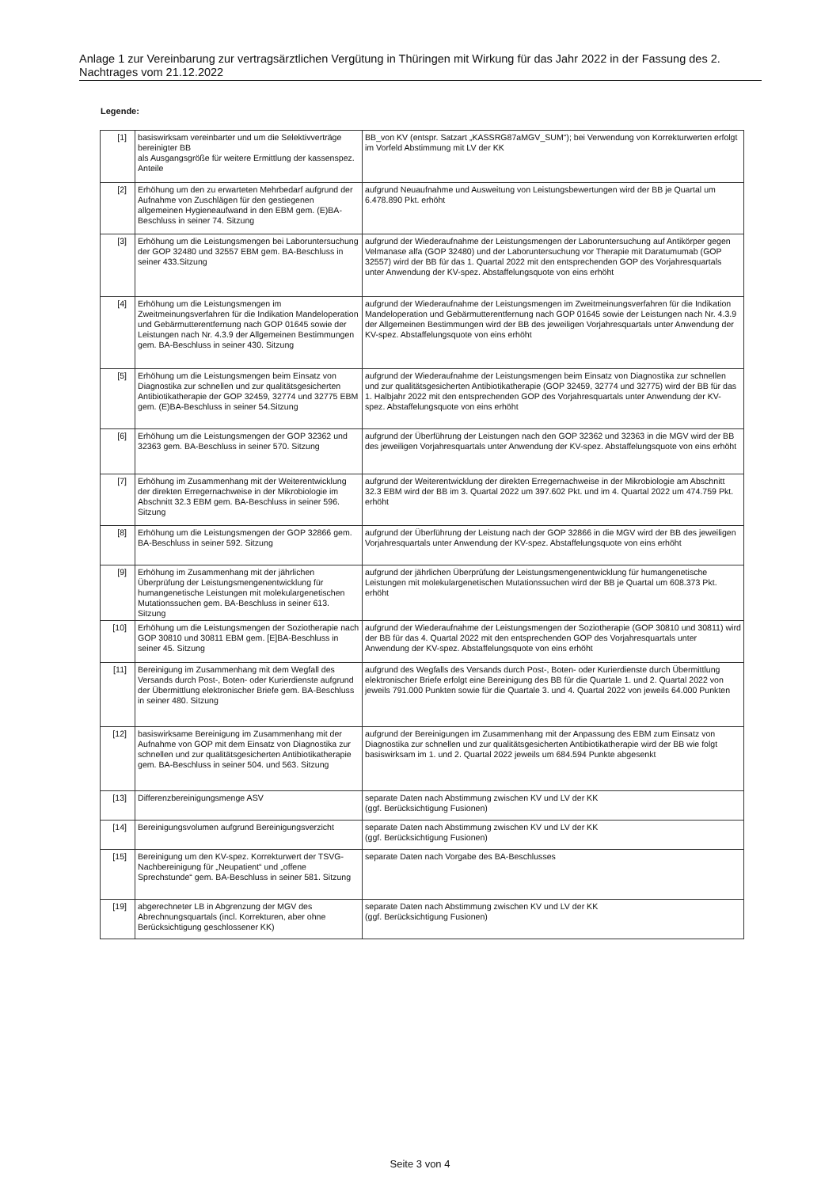Anlage 1 zur Vereinbarung zur vertragsärztlichen Vergütung in Thüringen mit Wirkung für das Jahr 2022 in der Fassung des 2. Nachtrages vom 21.12.2022
Legende:
| [1] | basiswirksam vereinbarter und um die Selektivverträge bereinigter BB als Ausgangsgröße für weitere Ermittlung der kassenspez. Anteile | BB_von KV (entspr. Satzart „KASSRG87aMGV_SUM“); bei Verwendung von Korrekturwerten erfolgt im Vorfeld Abstimmung mit LV der KK |
| [2] | Erhöhung um den zu erwarteten Mehrbedarf aufgrund der Aufnahme von Zuschlägen für den gestiegenen allgemeinen Hygieneaufwand in den EBM gem. (E)BA-Beschluss in seiner 74. Sitzung | aufgrund Neuaufnahme und Ausweitung von Leistungsbewertungen wird der BB je Quartal um 6.478.890 Pkt. erhöht |
| [3] | Erhöhung um die Leistungsmengen bei Laboruntersuchung der GOP 32480 und 32557 EBM gem. BA-Beschluss in seiner 433.Sitzung | aufgrund der Wiederaufnahme der Leistungsmengen der Laboruntersuchung auf Antikörper gegen Velmanase alfa (GOP 32480) und der Laboruntersuchung vor Therapie mit Daratumumab (GOP 32557) wird der BB für das 1. Quartal 2022 mit den entsprechenden GOP des Vorjahresquartals unter Anwendung der KV-spez. Abstaffelungsquote von eins erhöht |
| [4] | Erhöhung um die Leistungsmengen im Zweitmeinungsverfahren für die Indikation Mandeloperation und Gebärmutterentfernung nach GOP 01645 sowie der Leistungen nach Nr. 4.3.9 der Allgemeinen Bestimmungen gem. BA-Beschluss in seiner 430. Sitzung | aufgrund der Wiederaufnahme der Leistungsmengen im Zweitmeinungsverfahren für die Indikation Mandeloperation und Gebärmutterentfernung nach GOP 01645 sowie der Leistungen nach Nr. 4.3.9 der Allgemeinen Bestimmungen wird der BB des jeweiligen Vorjahresquartals unter Anwendung der KV-spez. Abstaffelungsquote von eins erhöht |
| [5] | Erhöhung um die Leistungsmengen beim Einsatz von Diagnostika zur schnellen und zur qualitätsgesicherten Antibiotikatherapie der GOP 32459, 32774 und 32775 EBM gem. (E)BA-Beschluss in seiner 54.Sitzung | aufgrund der Wiederaufnahme der Leistungsmengen beim Einsatz von Diagnostika zur schnellen und zur qualitätsgesicherten Antibiotikatherapie (GOP 32459, 32774 und 32775) wird der BB für das 1. Halbjahr 2022 mit den entsprechenden GOP des Vorjahresquartals unter Anwendung der KV-spez. Abstaffelungsquote von eins erhöht |
| [6] | Erhöhung um die Leistungsmengen der GOP 32362 und 32363 gem. BA-Beschluss in seiner 570. Sitzung | aufgrund der Überführung der Leistungen nach den GOP 32362 und 32363 in die MGV wird der BB des jeweiligen Vorjahresquartals unter Anwendung der KV-spez. Abstaffelungsquote von eins erhöht |
| [7] | Erhöhung im Zusammenhang mit der Weiterentwicklung der direkten Erregernachweise in der Mikrobiologie im Abschnitt 32.3 EBM gem. BA-Beschluss in seiner 596. Sitzung | aufgrund der Weiterentwicklung der direkten Erregernachweise in der Mikrobiologie am Abschnitt 32.3 EBM wird der BB im 3. Quartal 2022 um 397.602 Pkt. und im 4. Quartal 2022 um 474.759 Pkt. erhöht |
| [8] | Erhöhung um die Leistungsmengen der GOP 32866 gem. BA-Beschluss in seiner 592. Sitzung | aufgrund der Überführung der Leistung nach der GOP 32866 in die MGV wird der BB des jeweiligen Vorjahresquartals unter Anwendung der KV-spez. Abstaffelungsquote von eins erhöht |
| [9] | Erhöhung im Zusammenhang mit der jährlichen Überprüfung der Leistungsmengenentwicklung für humangenetische Leistungen mit molekulargenetischen Mutationssuchen gem. BA-Beschluss in seiner 613. Sitzung | aufgrund der jährlichen Überprüfung der Leistungsmengenentwicklung für humangenetische Leistungen mit molekulargenetischen Mutationssuchen wird der BB je Quartal um 608.373 Pkt. erhöht |
| [10] | Erhöhung um die Leistungsmengen der Soziotherapie nach GOP 30810 und 30811 EBM gem. [E]BA-Beschluss in seiner 45. Sitzung | aufgrund der Wiederaufnahme der Leistungsmengen der Soziotherapie (GOP 30810 und 30811) wird der BB für das 4. Quartal 2022 mit den entsprechenden GOP des Vorjahresquartals unter Anwendung der KV-spez. Abstaffelungsquote von eins erhöht |
| [11] | Bereinigung im Zusammenhang mit dem Wegfall des Versands durch Post-, Boten- oder Kurierdienste aufgrund der Übermittlung elektronischer Briefe gem. BA-Beschluss in seiner 480. Sitzung | aufgrund des Wegfalls des Versands durch Post-, Boten- oder Kurierdienste durch Übermittlung elektronischer Briefe erfolgt eine Bereinigung des BB für die Quartale 1. und 2. Quartal 2022 von jeweils 791.000 Punkten sowie für die Quartale 3. und 4. Quartal 2022 von jeweils 64.000 Punkten |
| [12] | basiswirksame Bereinigung im Zusammenhang mit der Aufnahme von GOP mit dem Einsatz von Diagnostika zur schnellen und zur qualitätsgesicherten Antibiotikatherapie gem. BA-Beschluss in seiner 504. und 563. Sitzung | aufgrund der Bereinigungen im Zusammenhang mit der Anpassung des EBM zum Einsatz von Diagnostika zur schnellen und zur qualitätsgesicherten Antibiotikatherapie wird der BB wie folgt basiswirksam im 1. und 2. Quartal 2022 jeweils um 684.594 Punkte abgesenkt |
| [13] | Differenzbereinigungsmenge ASV | separate Daten nach Abstimmung zwischen KV und LV der KK (ggf. Berücksichtigung Fusionen) |
| [14] | Bereinigungsvolumen aufgrund Bereinigungsverzicht | separate Daten nach Abstimmung zwischen KV und LV der KK (ggf. Berücksichtigung Fusionen) |
| [15] | Bereinigung um den KV-spez. Korrekturwert der TSVG-Nachbereinigung für „Neupatient“ und „offene Sprechstunde“ gem. BA-Beschluss in seiner 581. Sitzung | separate Daten nach Vorgabe des BA-Beschlusses |
| [19] | abgerechneter LB in Abgrenzung der MGV des Abrechnungsquartals (incl. Korrekturen, aber ohne Berücksichtigung geschlossener KK) | separate Daten nach Abstimmung zwischen KV und LV der KK (ggf. Berücksichtigung Fusionen) |
Seite 3 von 4